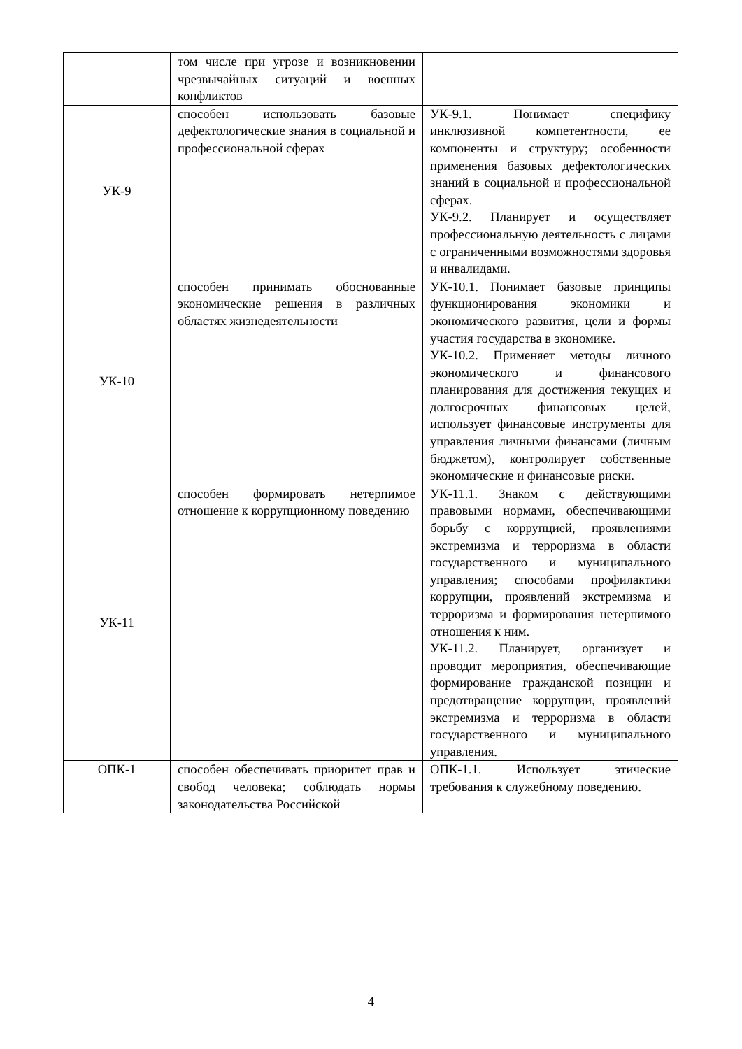| | том числе при угрозе и возникновении чрезвычайных ситуаций и военных конфликтов | |
| УК-9 | способен использовать базовые дефектологические знания в социальной и профессиональной сферах | УК-9.1. Понимает специфику инклюзивной компетентности, ее компоненты и структуру; особенности применения базовых дефектологических знаний в социальной и профессиональной сферах. УК-9.2. Планирует и осуществляет профессиональную деятельность с лицами с ограниченными возможностями здоровья и инвалидами. |
| УК-10 | способен принимать обоснованные экономические решения в различных областях жизнедеятельности | УК-10.1. Понимает базовые принципы функционирования экономики и экономического развития, цели и формы участия государства в экономике. УК-10.2. Применяет методы личного экономического и финансового планирования для достижения текущих и долгосрочных финансовых целей, использует финансовые инструменты для управления личными финансами (личным бюджетом), контролирует собственные экономические и финансовые риски. |
| УК-11 | способен формировать нетерпимое отношение к коррупционному поведению | УК-11.1. Знаком с действующими правовыми нормами, обеспечивающими борьбу с коррупцией, проявлениями экстремизма и терроризма в области государственного и муниципального управления; способами профилактики коррупции, проявлений экстремизма и терроризма и формирования нетерпимого отношения к ним. УК-11.2. Планирует, организует и проводит мероприятия, обеспечивающие формирование гражданской позиции и предотвращение коррупции, проявлений экстремизма и терроризма в области государственного и муниципального управления. |
| ОПК-1 | способен обеспечивать приоритет прав и свобод человека; соблюдать нормы законодательства Российской | ОПК-1.1. Использует этические требования к служебному поведению. |
4